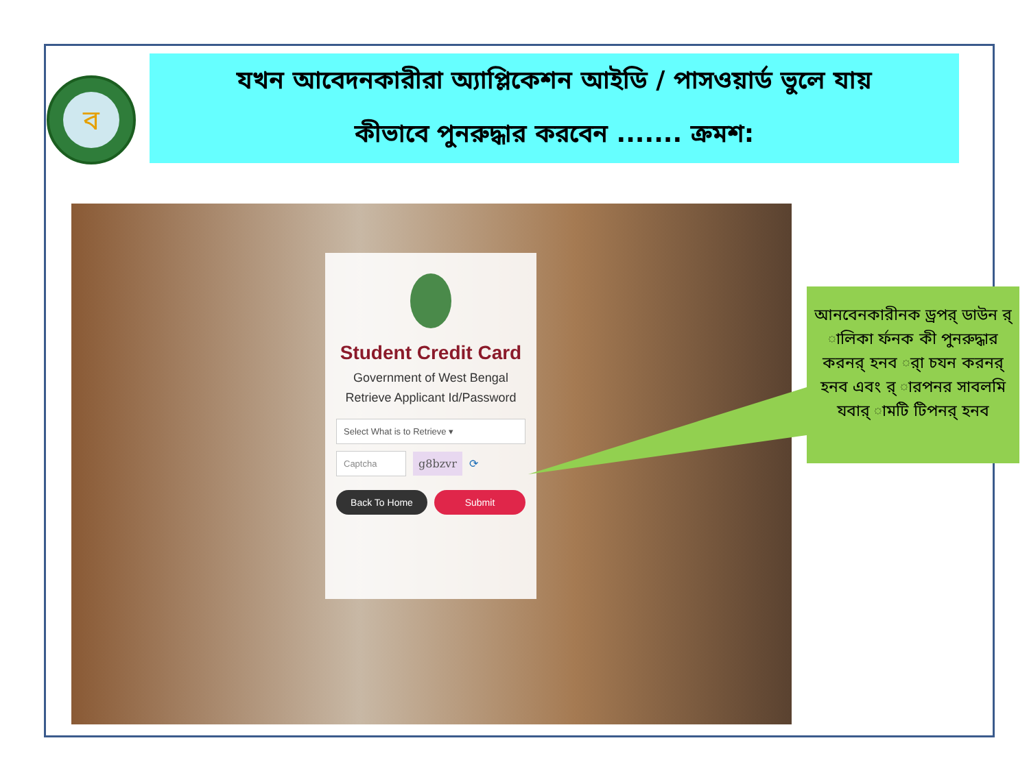ব
যখন আবেদনকারীরা অ্যাপ্লিকেশন আইডি / পাসওয়ার্ড ভুলে যায়
কীভাবে পুনরুদ্ধার করবেন ....... ক্রমশ:
Student Credit Card
Government of West Bengal
Retrieve Applicant Id/Password
Select What is to Retrieve ▾
Captcha
g8bzvr
⟳
Back To Home Submit
আনবেনকারীনক ড্রপর্ ডাউন র্ ালিকা র্ফনক কী পুনরুদ্ধার করনর্ হনব র্া চযন করনর্ হনব এবং র্ ারপনর সাবলমি যবার্ ামটি টিপনর্ হনব